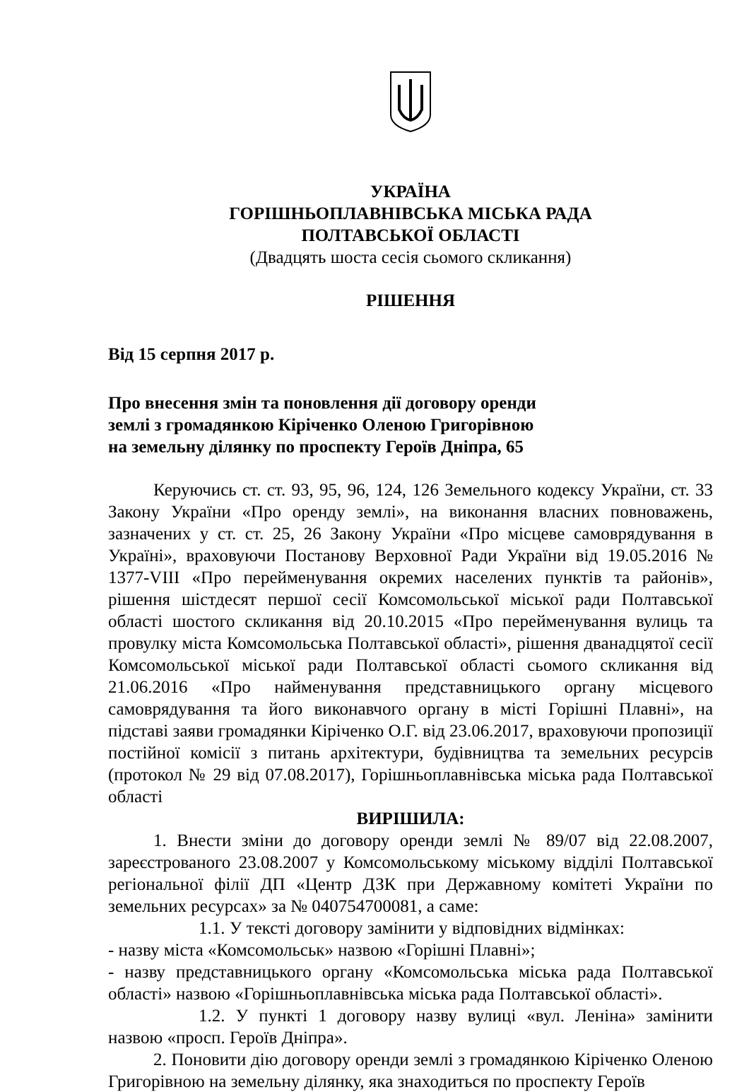УКРАЇНА
ГОРІШНЬОПЛАВНІВСЬКА МІСЬКА РАДА
ПОЛТАВСЬКОЇ ОБЛАСТІ
(Двадцять шоста сесія сьомого скликання)
РІШЕННЯ
Від 15 серпня 2017 р.
Про внесення змін та поновлення дії договору оренди
землі з громадянкою Кіріченко Оленою Григорівною
на земельну ділянку по проспекту Героїв Дніпра, 65
Керуючись ст. ст. 93, 95, 96, 124, 126 Земельного кодексу України, ст. 33 Закону України «Про оренду землі», на виконання власних повноважень, зазначених у ст. ст. 25, 26 Закону України «Про місцеве самоврядування в Україні», враховуючи Постанову Верховної Ради України від 19.05.2016 № 1377-VIII «Про перейменування окремих населених пунктів та районів», рішення шістдесят першої сесії Комсомольської міської ради Полтавської області шостого скликання від 20.10.2015 «Про перейменування вулиць та провулку міста Комсомольська Полтавської області», рішення дванадцятої сесії Комсомольської міської ради Полтавської області сьомого скликання від 21.06.2016 «Про найменування представницького органу місцевого самоврядування та його виконавчого органу в місті Горішні Плавні», на підставі заяви громадянки Кіріченко О.Г. від 23.06.2017, враховуючи пропозиції постійної комісії з питань архітектури, будівництва та земельних ресурсів (протокол № 29 від 07.08.2017), Горішньоплавнівська міська рада Полтавської області
ВИРІШИЛА:
1. Внести зміни до договору оренди землі № 89/07 від 22.08.2007, зареєстрованого 23.08.2007 у Комсомольському міському відділі Полтавської регіональної філії ДП «Центр ДЗК при Державному комітеті України по земельних ресурсах» за № 040754700081, а саме:
1.1. У тексті договору замінити у відповідних відмінках:
- назву міста «Комсомольськ» назвою «Горішні Плавні»;
- назву представницького органу «Комсомольська міська рада Полтавської області» назвою «Горішньоплавнівська міська рада Полтавської області».
1.2. У пункті 1 договору назву вулиці «вул. Леніна» замінити назвою «просп. Героїв Дніпра».
2. Поновити дію договору оренди землі з громадянкою Кіріченко Оленою Григорівною на земельну ділянку, яка знаходиться по проспекту Героїв